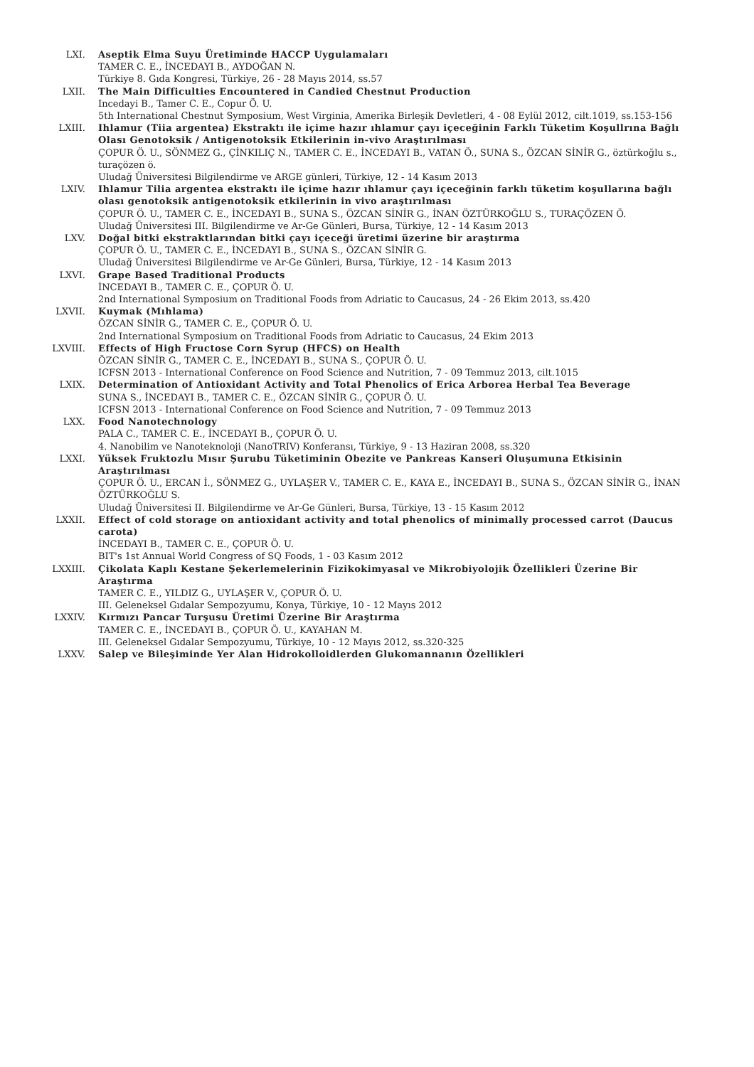LXI. Aseptik Elma Suyu Üretiminde HACCP Uygulamaları
TAMER C. E., İNCEDAYI B., AYDOĞAN N.
Türkiye 8. Gıda Kongresi, Türkiye, 26 - 28 Mayıs 2014, ss.57
LXII. The Main Difficulties Encountered in Candied Chestnut Production
Incedayi B., Tamer C. E., Copur Ö. U.
5th International Chestnut Symposium, West Virginia, Amerika Birleşik Devletleri, 4 - 08 Eylül 2012, cilt.1019, ss.153-156
LXIII. Ihlamur (Tiia argentea) Ekstraktı ile içime hazır ıhlamur çayı içeceğinin Farklı Tüketim Koşullrına Bağlı Olası Genotoksik / Antigenotoksik Etkilerinin in-vivo Araştırılması
ÇOPUR Ö. U., SÖNMEZ G., ÇİNKILIÇ N., TAMER C. E., İNCEDAYI B., VATAN Ö., SUNA S., ÖZCAN SİNİR G., öztürkoğlu s., turaçözen ö.
Uludağ Üniversitesi Bilgilendirme ve ARGE günleri, Türkiye, 12 - 14 Kasım 2013
LXIV. Ihlamur Tilia argentea ekstraktı ile içime hazır ıhlamur çayı içeceğinin farklı tüketim koşullarına bağlı olası genotoksik antigenotoksik etkilerinin in vivo araştırılması
ÇOPUR Ö. U., TAMER C. E., İNCEDAYI B., SUNA S., ÖZCAN SİNİR G., İNAN ÖZTÜRKOĞLU S., TURAÇÖZEN Ö.
Uludağ Üniversitesi III. Bilgilendirme ve Ar-Ge Günleri, Bursa, Türkiye, 12 - 14 Kasım 2013
LXV. Doğal bitki ekstraktlarından bitki çayı içeceği üretimi üzerine bir araştırma
ÇOPUR Ö. U., TAMER C. E., İNCEDAYI B., SUNA S., ÖZCAN SİNİR G.
Uludağ Üniversitesi Bilgilendirme ve Ar-Ge Günleri, Bursa, Türkiye, 12 - 14 Kasım 2013
LXVI. Grape Based Traditional Products
İNCEDAYI B., TAMER C. E., ÇOPUR Ö. U.
2nd International Symposium on Traditional Foods from Adriatic to Caucasus, 24 - 26 Ekim 2013, ss.420
LXVII. Kuymak (Mıhlama)
ÖZCAN SİNİR G., TAMER C. E., ÇOPUR Ö. U.
2nd International Symposium on Traditional Foods from Adriatic to Caucasus, 24 Ekim 2013
LXVIII. Effects of High Fructose Corn Syrup (HFCS) on Health
ÖZCAN SİNİR G., TAMER C. E., İNCEDAYI B., SUNA S., ÇOPUR Ö. U.
ICFSN 2013 - International Conference on Food Science and Nutrition, 7 - 09 Temmuz 2013, cilt.1015
LXIX. Determination of Antioxidant Activity and Total Phenolics of Erica Arborea Herbal Tea Beverage
SUNA S., İNCEDAYI B., TAMER C. E., ÖZCAN SİNİR G., ÇOPUR Ö. U.
ICFSN 2013 - International Conference on Food Science and Nutrition, 7 - 09 Temmuz 2013
LXX. Food Nanotechnology
PALA C., TAMER C. E., İNCEDAYI B., ÇOPUR Ö. U.
4. Nanobilim ve Nanoteknoloji (NanoTRIV) Konferansı, Türkiye, 9 - 13 Haziran 2008, ss.320
LXXI. Yüksek Fruktozlu Mısır Şurubu Tüketiminin Obezite ve Pankreas Kanseri Oluşumuna Etkisinin Araştırılması
ÇOPUR Ö. U., ERCAN İ., SÖNMEZ G., UYLAŞER V., TAMER C. E., KAYA E., İNCEDAYI B., SUNA S., ÖZCAN SİNİR G., İNAN ÖZTÜRKOĞLU S.
Uludağ Üniversitesi II. Bilgilendirme ve Ar-Ge Günleri, Bursa, Türkiye, 13 - 15 Kasım 2012
LXXII. Effect of cold storage on antioxidant activity and total phenolics of minimally processed carrot (Daucus carota)
İNCEDAYI B., TAMER C. E., ÇOPUR Ö. U.
BIT's 1st Annual World Congress of SQ Foods, 1 - 03 Kasım 2012
LXXIII. Çikolata Kaplı Kestane Şekerlemelerinin Fizikokimyasal ve Mikrobiyolojik Özellikleri Üzerine Bir Araştırma
TAMER C. E., YILDIZ G., UYLAŞER V., ÇOPUR Ö. U.
III. Geleneksel Gıdalar Sempozyumu, Konya, Türkiye, 10 - 12 Mayıs 2012
LXXIV. Kırmızı Pancar Turşusu Üretimi Üzerine Bir Araştırma
TAMER C. E., İNCEDAYI B., ÇOPUR Ö. U., KAYAHAN M.
III. Geleneksel Gıdalar Sempozyumu, Türkiye, 10 - 12 Mayıs 2012, ss.320-325
LXXV. Salep ve Bileşiminde Yer Alan Hidrokolloidlerden Glukomannanın Özellikleri